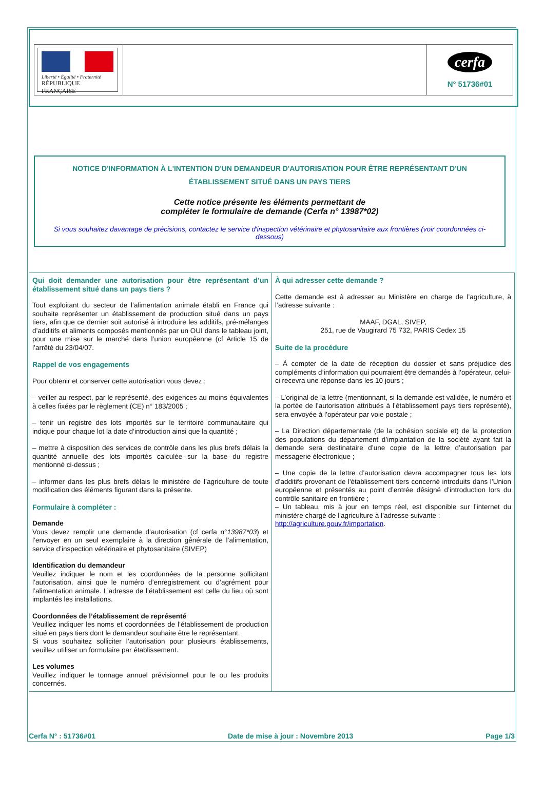| Liberté • Égalité • Fraternité RÉPUBLIQUE FRANÇAISE | | cerfa N° 51736#01 |
NOTICE D'INFORMATION À L'INTENTION D'UN DEMANDEUR D'AUTORISATION POUR ÊTRE REPRÉSENTANT D'UN ÉTABLISSEMENT SITUÉ DANS UN PAYS TIERS
Cette notice présente les éléments permettant de
compléter le formulaire de demande (Cerfa n° 13987*02)
Si vous souhaitez davantage de précisions, contactez le service d'inspection vétérinaire et phytosanitaire aux frontières (voir coordonnées ci-dessous)
| Qui doit demander une autorisation pour être représentant d’un établissement situé dans un pays tiers ? Tout exploitant du secteur de l’alimentation animale établi en France qui souhaite représenter un établissement de production situé dans un pays tiers, afin que ce dernier soit autorisé à introduire les additifs, pré-mélanges d’additifs et aliments composés mentionnés par un OUI dans le tableau joint, pour une mise sur le marché dans l’union européenne (cf Article 15 de l’arrêté du 23/04/07. Rappel de vos engagements Pour obtenir et conserver cette autorisation vous devez : – veiller au respect, par le représenté, des exigences au moins équivalentes à celles fixées par le règlement (CE) n° 183/2005 ; – tenir un registre des lots importés sur le territoire communautaire qui indique pour chaque lot la date d’introduction ainsi que la quantité ; – mettre à disposition des services de contrôle dans les plus brefs délais la quantité annuelle des lots importés calculée sur la base du registre mentionné ci-dessus ; – informer dans les plus brefs délais le ministère de l’agriculture de toute modification des éléments figurant dans la présente. Formulaire à compléter : Demande Vous devez remplir une demande d’autorisation (cf cerfa n° 13987*03 ) et l’envoyer en un seul exemplaire à la direction générale de l’alimentation, service d’inspection vétérinaire et phytosanitaire (SIVEP) Identification du demandeur Veuillez indiquer le nom et les coordonnées de la personne sollicitant l’autorisation, ainsi que le numéro d’enregistrement ou d’agrément pour l’alimentation animale. L’adresse de l’établissement est celle du lieu où sont implantés les installations. Coordonnées de l’établissement de représenté Veuillez indiquer les noms et coordonnées de l’établissement de production situé en pays tiers dont le demandeur souhaite être le représentant. Si vous souhaitez solliciter l’autorisation pour plusieurs établissements, veuillez utiliser un formulaire par établissement. Les volumes Veuillez indiquer le tonnage annuel prévisionnel pour le ou les produits concernés. | À qui adresser cette demande ? Cette demande est à adresser au Ministère en charge de l’agriculture, à l’adresse suivante : MAAF, DGAL, SIVEP, 251, rue de Vaugirard 75 732, PARIS Cedex 15 Suite de la procédure – À compter de la date de réception du dossier et sans préjudice des compléments d’information qui pourraient être demandés à l’opérateur, celui-ci recevra une réponse dans les 10 jours ; – L’original de la lettre (mentionnant, si la demande est validée, le numéro et la portée de l’autorisation attribués à l’établissement pays tiers représenté), sera envoyée à l’opérateur par voie postale ; – La Direction départementale (de la cohésion sociale et) de la protection des populations du département d’implantation de la société ayant fait la demande sera destinataire d’une copie de la lettre d’autorisation par messagerie électronique ; – Une copie de la lettre d’autorisation devra accompagner tous les lots d’additifs provenant de l'établissement tiers concerné introduits dans l’Union européenne et présentés au point d’entrée désigné d’introduction lors du contrôle sanitaire en frontière ; – Un tableau, mis à jour en temps réel, est disponible sur l’internet du ministère chargé de l'agriculture à l’adresse suivante : http://agriculture.gouv.fr/importation . |
Cerfa N° : 51736#01 Date de mise à jour : Novembre 2013 Page 1/3